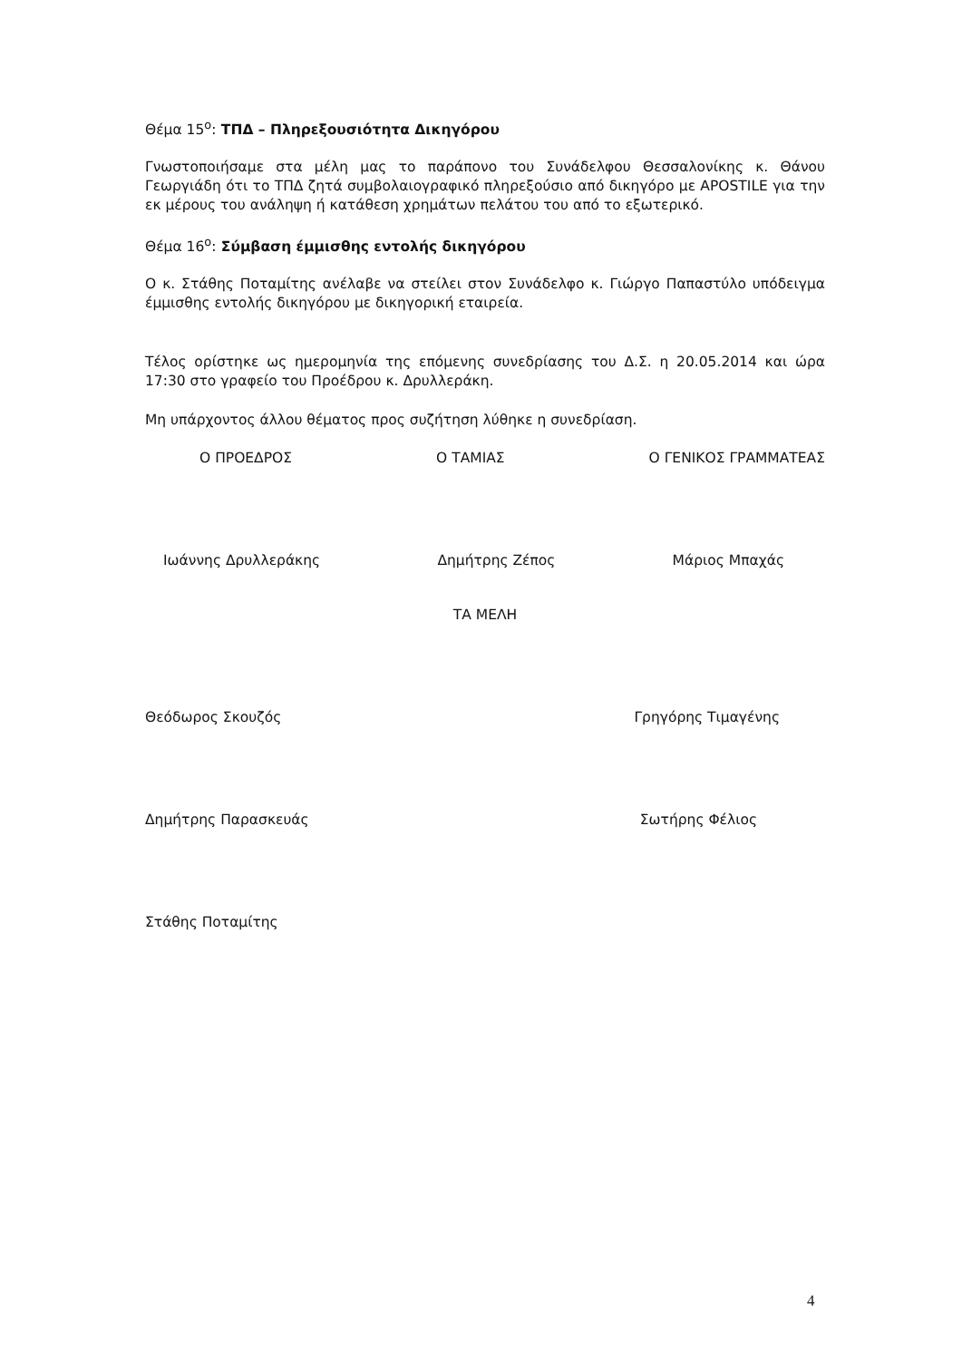Θέμα 15<sup>ο</sup>: ΤΠΔ – Πληρεξουσιότητα Δικηγόρου
Γνωστοποιήσαμε στα μέλη μας το παράπονο του Συνάδελφου Θεσσαλονίκης κ. Θάνου Γεωργιάδη ότι το ΤΠΔ ζητά συμβολαιογραφικό πληρεξούσιο από δικηγόρο με APOSTILE για την εκ μέρους του ανάληψη ή κατάθεση χρημάτων πελάτου του από το εξωτερικό.
Θέμα 16<sup>ο</sup>: Σύμβαση έμμισθης εντολής δικηγόρου
Ο κ. Στάθης Ποταμίτης ανέλαβε να στείλει στον Συνάδελφο κ. Γιώργο Παπαστύλο υπόδειγμα έμμισθης εντολής δικηγόρου με δικηγορική εταιρεία.
Τέλος ορίστηκε ως ημερομηνία της επόμενης συνεδρίασης του Δ.Σ. η 20.05.2014 και ώρα 17:30 στο γραφείο του Προέδρου κ. Δρυλλεράκη.
Μη υπάρχοντος άλλου θέματος προς συζήτηση λύθηκε η συνεδρίαση.
Ο ΠΡΟΕΔΡΟΣ Ο ΤΑΜΙΑΣ Ο ΓΕΝΙΚΟΣ ΓΡΑΜΜΑΤΕΑΣ
Ιωάννης Δρυλλεράκης Δημήτρης Ζέπος Μάριος Μπαχάς
ΤΑ ΜΕΛΗ
Θεόδωρος Σκουζός Γρηγόρης Τιμαγένης
Δημήτρης Παρασκευάς Σωτήρης Φέλιος
Στάθης Ποταμίτης
4